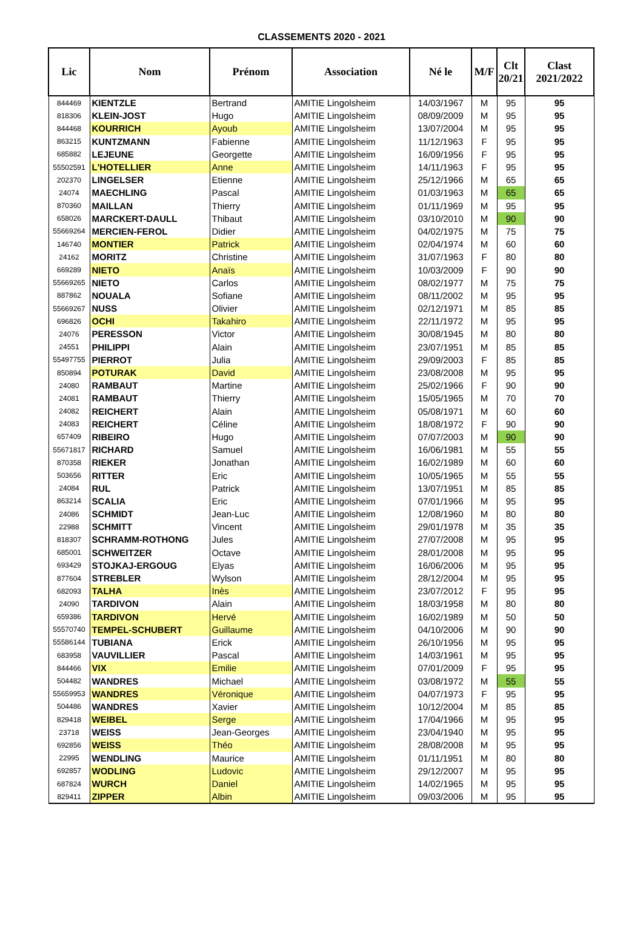CLASSEMENTS 2020 - 2021
| Lic | Nom | Prénom | Association | Né le | M/F | Clt 20/21 | Clast 2021/2022 |
| --- | --- | --- | --- | --- | --- | --- | --- |
| 844469 | KIENTZLE | Bertrand | AMITIE Lingolsheim | 14/03/1967 | M | 95 | 95 |
| 818306 | KLEIN-JOST | Hugo | AMITIE Lingolsheim | 08/09/2009 | M | 95 | 95 |
| 844468 | KOURRICH | Ayoub | AMITIE Lingolsheim | 13/07/2004 | M | 95 | 95 |
| 863215 | KUNTZMANN | Fabienne | AMITIE Lingolsheim | 11/12/1963 | F | 95 | 95 |
| 685882 | LEJEUNE | Georgette | AMITIE Lingolsheim | 16/09/1956 | F | 95 | 95 |
| 55502591 | L'HOTELLIER | Anne | AMITIE Lingolsheim | 14/11/1963 | F | 95 | 95 |
| 202370 | LINGELSER | Etienne | AMITIE Lingolsheim | 25/12/1966 | M | 65 | 65 |
| 24074 | MAECHLING | Pascal | AMITIE Lingolsheim | 01/03/1963 | M | 65 | 65 |
| 870360 | MAILLAN | Thierry | AMITIE Lingolsheim | 01/11/1969 | M | 95 | 95 |
| 658026 | MARCKERT-DAULL | Thibaut | AMITIE Lingolsheim | 03/10/2010 | M | 90 | 90 |
| 55669264 | MERCIEN-FEROL | Didier | AMITIE Lingolsheim | 04/02/1975 | M | 75 | 75 |
| 146740 | MONTIER | Patrick | AMITIE Lingolsheim | 02/04/1974 | M | 60 | 60 |
| 24162 | MORITZ | Christine | AMITIE Lingolsheim | 31/07/1963 | F | 80 | 80 |
| 669289 | NIETO | Anaïs | AMITIE Lingolsheim | 10/03/2009 | F | 90 | 90 |
| 55669265 | NIETO | Carlos | AMITIE Lingolsheim | 08/02/1977 | M | 75 | 75 |
| 887862 | NOUALA | Sofiane | AMITIE Lingolsheim | 08/11/2002 | M | 95 | 95 |
| 55669267 | NUSS | Olivier | AMITIE Lingolsheim | 02/12/1971 | M | 85 | 85 |
| 696826 | OCHI | Takahiro | AMITIE Lingolsheim | 22/11/1972 | M | 95 | 95 |
| 24076 | PERESSON | Victor | AMITIE Lingolsheim | 30/08/1945 | M | 80 | 80 |
| 24551 | PHILIPPI | Alain | AMITIE Lingolsheim | 23/07/1951 | M | 85 | 85 |
| 55497755 | PIERROT | Julia | AMITIE Lingolsheim | 29/09/2003 | F | 85 | 85 |
| 850894 | POTURAK | David | AMITIE Lingolsheim | 23/08/2008 | M | 95 | 95 |
| 24080 | RAMBAUT | Martine | AMITIE Lingolsheim | 25/02/1966 | F | 90 | 90 |
| 24081 | RAMBAUT | Thierry | AMITIE Lingolsheim | 15/05/1965 | M | 70 | 70 |
| 24082 | REICHERT | Alain | AMITIE Lingolsheim | 05/08/1971 | M | 60 | 60 |
| 24083 | REICHERT | Céline | AMITIE Lingolsheim | 18/08/1972 | F | 90 | 90 |
| 657409 | RIBEIRO | Hugo | AMITIE Lingolsheim | 07/07/2003 | M | 90 | 90 |
| 55671817 | RICHARD | Samuel | AMITIE Lingolsheim | 16/06/1981 | M | 55 | 55 |
| 870358 | RIEKER | Jonathan | AMITIE Lingolsheim | 16/02/1989 | M | 60 | 60 |
| 503656 | RITTER | Eric | AMITIE Lingolsheim | 10/05/1965 | M | 55 | 55 |
| 24084 | RUL | Patrick | AMITIE Lingolsheim | 13/07/1951 | M | 85 | 85 |
| 863214 | SCALIA | Eric | AMITIE Lingolsheim | 07/01/1966 | M | 95 | 95 |
| 24086 | SCHMIDT | Jean-Luc | AMITIE Lingolsheim | 12/08/1960 | M | 80 | 80 |
| 22988 | SCHMITT | Vincent | AMITIE Lingolsheim | 29/01/1978 | M | 35 | 35 |
| 818307 | SCHRAMM-ROTHONG | Jules | AMITIE Lingolsheim | 27/07/2008 | M | 95 | 95 |
| 685001 | SCHWEITZER | Octave | AMITIE Lingolsheim | 28/01/2008 | M | 95 | 95 |
| 693429 | STOJKAJ-ERGOUG | Elyas | AMITIE Lingolsheim | 16/06/2006 | M | 95 | 95 |
| 877604 | STREBLER | Wylson | AMITIE Lingolsheim | 28/12/2004 | M | 95 | 95 |
| 682093 | TALHA | Inès | AMITIE Lingolsheim | 23/07/2012 | F | 95 | 95 |
| 24090 | TARDIVON | Alain | AMITIE Lingolsheim | 18/03/1958 | M | 80 | 80 |
| 659386 | TARDIVON | Hervé | AMITIE Lingolsheim | 16/02/1989 | M | 50 | 50 |
| 55570740 | TEMPEL-SCHUBERT | Guillaume | AMITIE Lingolsheim | 04/10/2006 | M | 90 | 90 |
| 55586144 | TUBIANA | Erick | AMITIE Lingolsheim | 26/10/1956 | M | 95 | 95 |
| 683958 | VAUVILLIER | Pascal | AMITIE Lingolsheim | 14/03/1961 | M | 95 | 95 |
| 844466 | VIX | Emilie | AMITIE Lingolsheim | 07/01/2009 | F | 95 | 95 |
| 504482 | WANDRES | Michael | AMITIE Lingolsheim | 03/08/1972 | M | 55 | 55 |
| 55659953 | WANDRES | Véronique | AMITIE Lingolsheim | 04/07/1973 | F | 95 | 95 |
| 504486 | WANDRES | Xavier | AMITIE Lingolsheim | 10/12/2004 | M | 85 | 85 |
| 829418 | WEIBEL | Serge | AMITIE Lingolsheim | 17/04/1966 | M | 95 | 95 |
| 23718 | WEISS | Jean-Georges | AMITIE Lingolsheim | 23/04/1940 | M | 95 | 95 |
| 692856 | WEISS | Théo | AMITIE Lingolsheim | 28/08/2008 | M | 95 | 95 |
| 22995 | WENDLING | Maurice | AMITIE Lingolsheim | 01/11/1951 | M | 80 | 80 |
| 692857 | WODLING | Ludovic | AMITIE Lingolsheim | 29/12/2007 | M | 95 | 95 |
| 687824 | WURCH | Daniel | AMITIE Lingolsheim | 14/02/1965 | M | 95 | 95 |
| 829411 | ZIPPER | Albin | AMITIE Lingolsheim | 09/03/2006 | M | 95 | 95 |